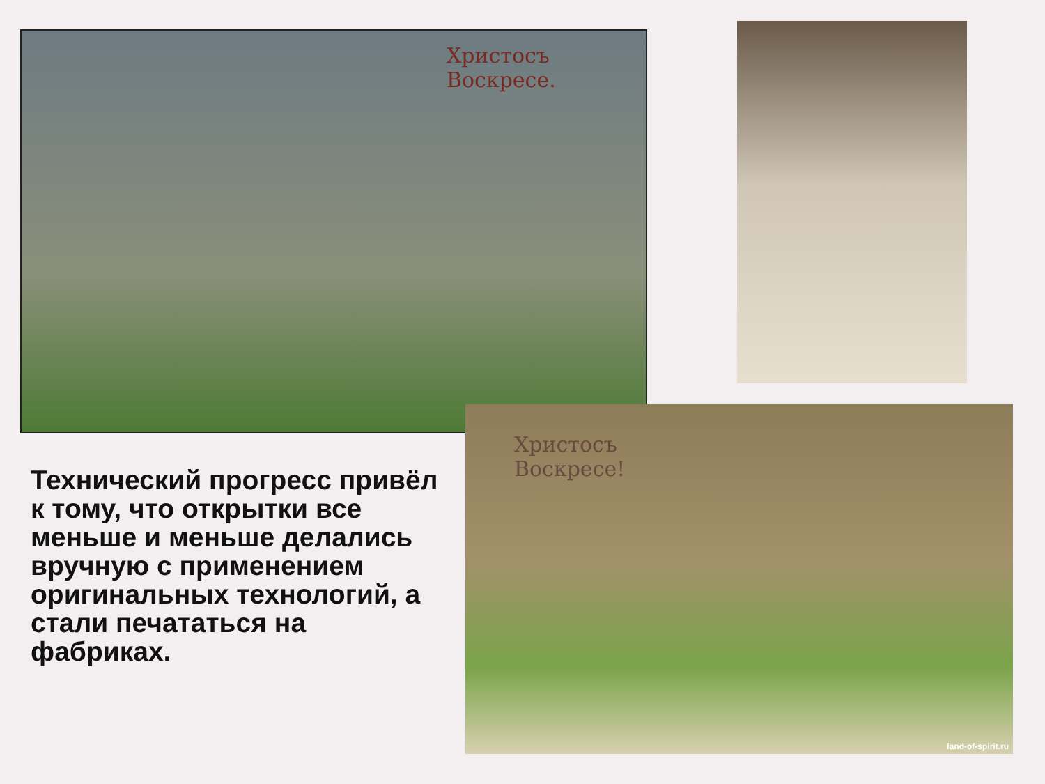Христосъ
Воскресе.
Христосъ
Воскресе!
land-of-spirit.ru
Технический прогресс привёл к тому, что открытки все меньше и меньше делались вручную с применением оригинальных технологий, а стали печататься на фабриках.